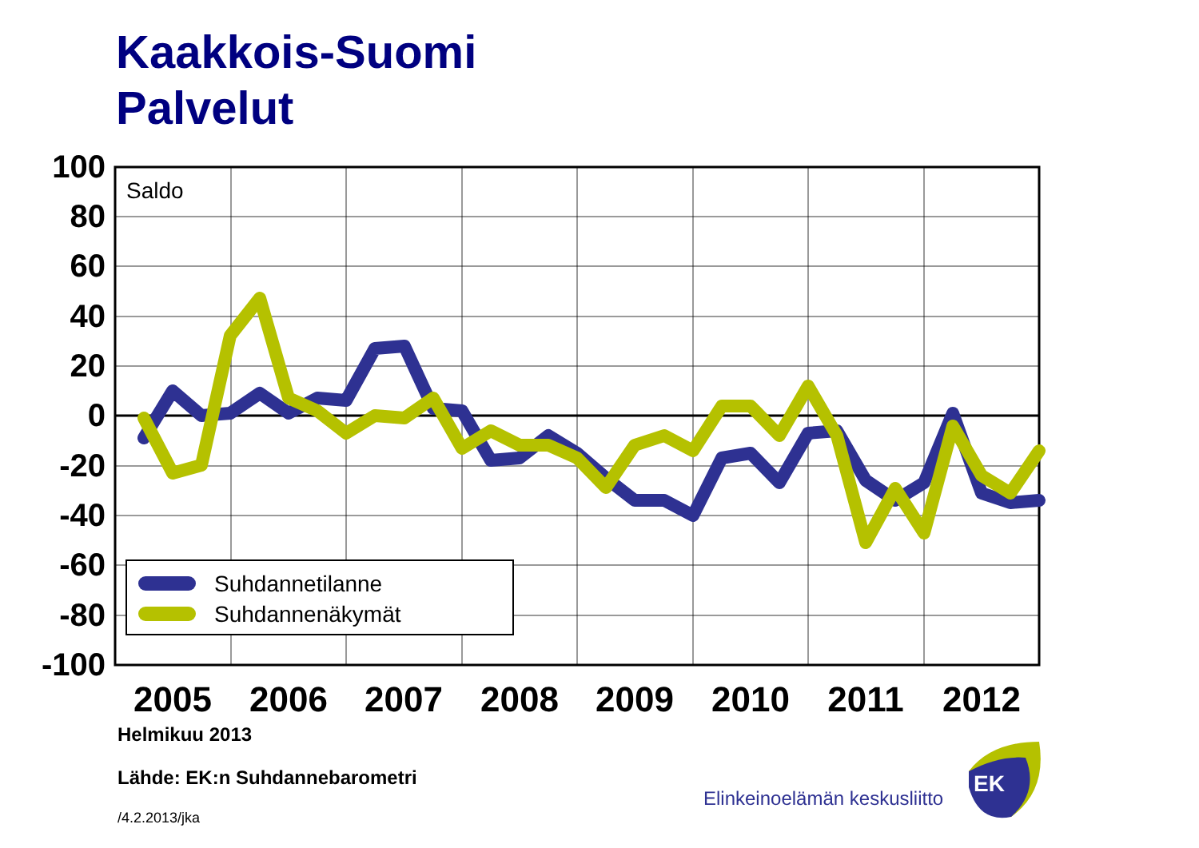Kaakkois-Suomi
Palvelut
Suhdannetilanne
Suhdannenäkymät
Saldo
100
80
60
40
20
0
-20
-40
-60
-80
-100
2005
2006
2007
2008
2009
2010
2011
2012
EK
Helmikuu 2013
Lähde: EK:n Suhdannebarometri
/4.2.2013/jka
Elinkeinoelämän keskusliitto